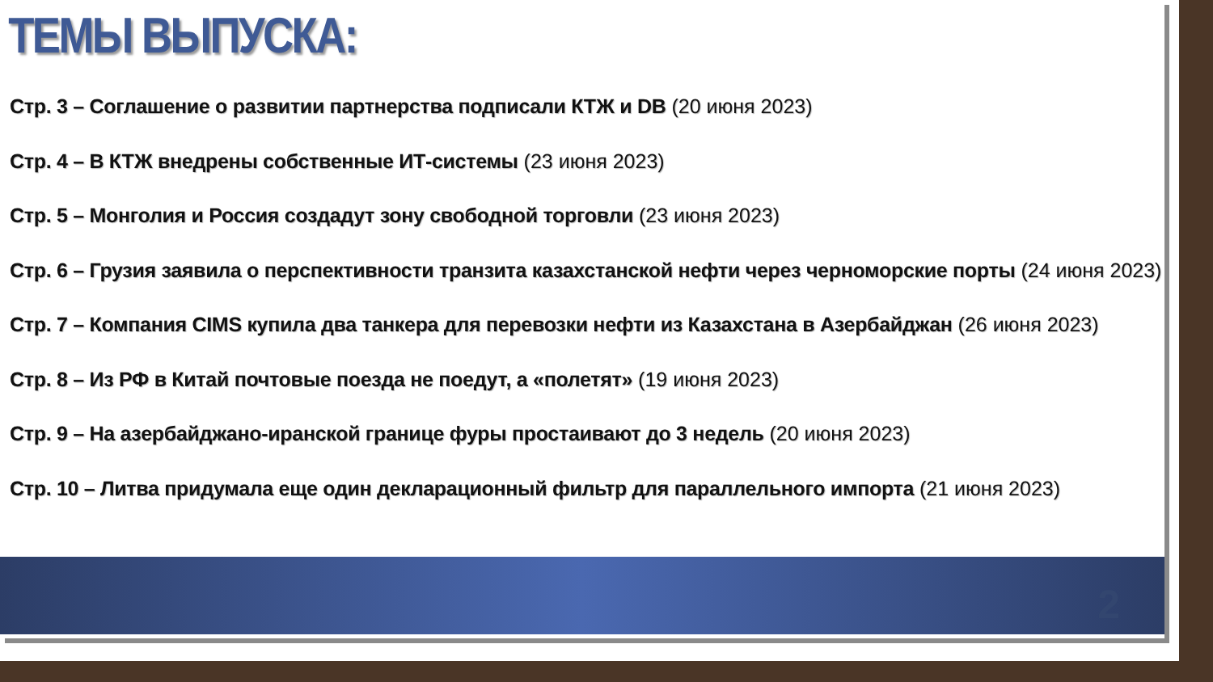ТЕМЫ ВЫПУСКА:
Стр. 3 – Соглашение о развитии партнерства подписали КТЖ и DB (20 июня 2023)
Стр. 4 – В КТЖ внедрены собственные ИТ-системы (23 июня 2023)
Стр. 5 – Монголия и Россия создадут зону свободной торговли (23 июня 2023)
Стр. 6 – Грузия заявила о перспективности транзита казахстанской нефти через черноморские порты (24 июня 2023)
Стр. 7 – Компания CIMS купила два танкера для перевозки нефти из Казахстана в Азербайджан (26 июня 2023)
Стр. 8 – Из РФ в Китай почтовые поезда не поедут, а «полетят» (19 июня 2023)
Стр. 9 – На азербайджано-иранской границе фуры простаивают до 3 недель (20 июня 2023)
Стр. 10 – Литва придумала еще один декларационный фильтр для параллельного импорта (21 июня 2023)
2